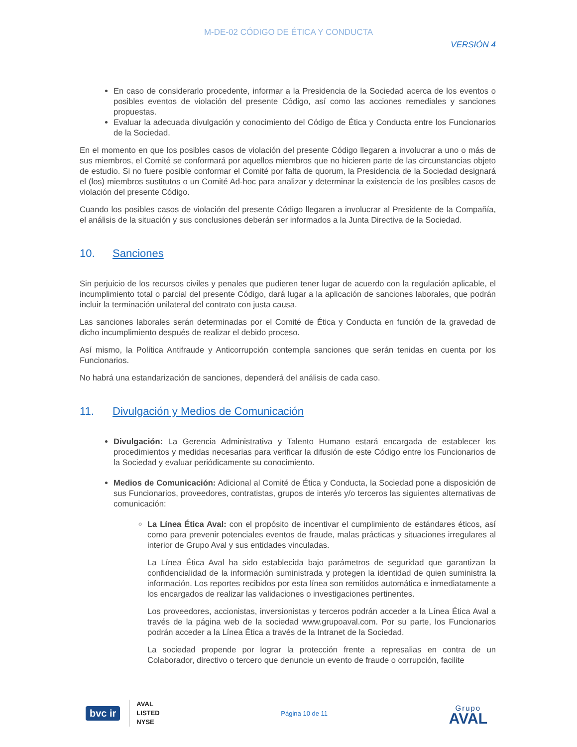M-DE-02 CÓDIGO DE ÉTICA Y CONDUCTA
VERSIÓN 4
En caso de considerarlo procedente, informar a la Presidencia de la Sociedad acerca de los eventos o posibles eventos de violación del presente Código, así como las acciones remediales y sanciones propuestas.
Evaluar la adecuada divulgación y conocimiento del Código de Ética y Conducta entre los Funcionarios de la Sociedad.
En el momento en que los posibles casos de violación del presente Código llegaren a involucrar a uno o más de sus miembros, el Comité se conformará por aquellos miembros que no hicieren parte de las circunstancias objeto de estudio. Si no fuere posible conformar el Comité por falta de quorum, la Presidencia de la Sociedad designará el (los) miembros sustitutos o un Comité Ad-hoc para analizar y determinar la existencia de los posibles casos de violación del presente Código.
Cuando los posibles casos de violación del presente Código llegaren a involucrar al Presidente de la Compañía, el análisis de la situación y sus conclusiones deberán ser informados a la Junta Directiva de la Sociedad.
10. Sanciones
Sin perjuicio de los recursos civiles y penales que pudieren tener lugar de acuerdo con la regulación aplicable, el incumplimiento total o parcial del presente Código, dará lugar a la aplicación de sanciones laborales, que podrán incluir la terminación unilateral del contrato con justa causa.
Las sanciones laborales serán determinadas por el Comité de Ética y Conducta en función de la gravedad de dicho incumplimiento después de realizar el debido proceso.
Así mismo, la Política Antifraude y Anticorrupción contempla sanciones que serán tenidas en cuenta por los Funcionarios.
No habrá una estandarización de sanciones, dependerá del análisis de cada caso.
11. Divulgación y Medios de Comunicación
Divulgación: La Gerencia Administrativa y Talento Humano estará encargada de establecer los procedimientos y medidas necesarias para verificar la difusión de este Código entre los Funcionarios de la Sociedad y evaluar periódicamente su conocimiento.
Medios de Comunicación: Adicional al Comité de Ética y Conducta, la Sociedad pone a disposición de sus Funcionarios, proveedores, contratistas, grupos de interés y/o terceros las siguientes alternativas de comunicación:
La Línea Ética Aval: con el propósito de incentivar el cumplimiento de estándares éticos, así como para prevenir potenciales eventos de fraude, malas prácticas y situaciones irregulares al interior de Grupo Aval y sus entidades vinculadas.
La Línea Ética Aval ha sido establecida bajo parámetros de seguridad que garantizan la confidencialidad de la información suministrada y protegen la identidad de quien suministra la información. Los reportes recibidos por esta línea son remitidos automática e inmediatamente a los encargados de realizar las validaciones o investigaciones pertinentes.
Los proveedores, accionistas, inversionistas y terceros podrán acceder a la Línea Ética Aval a través de la página web de la sociedad www.grupoaval.com. Por su parte, los Funcionarios podrán acceder a la Línea Ética a través de la Intranet de la Sociedad.
La sociedad propende por lograr la protección frente a represalias en contra de un Colaborador, directivo o tercero que denuncie un evento de fraude o corrupción, facilite
bvc ir
AVAL
LISTED
NYSE
Página 10 de 11
Grupo
AVAL